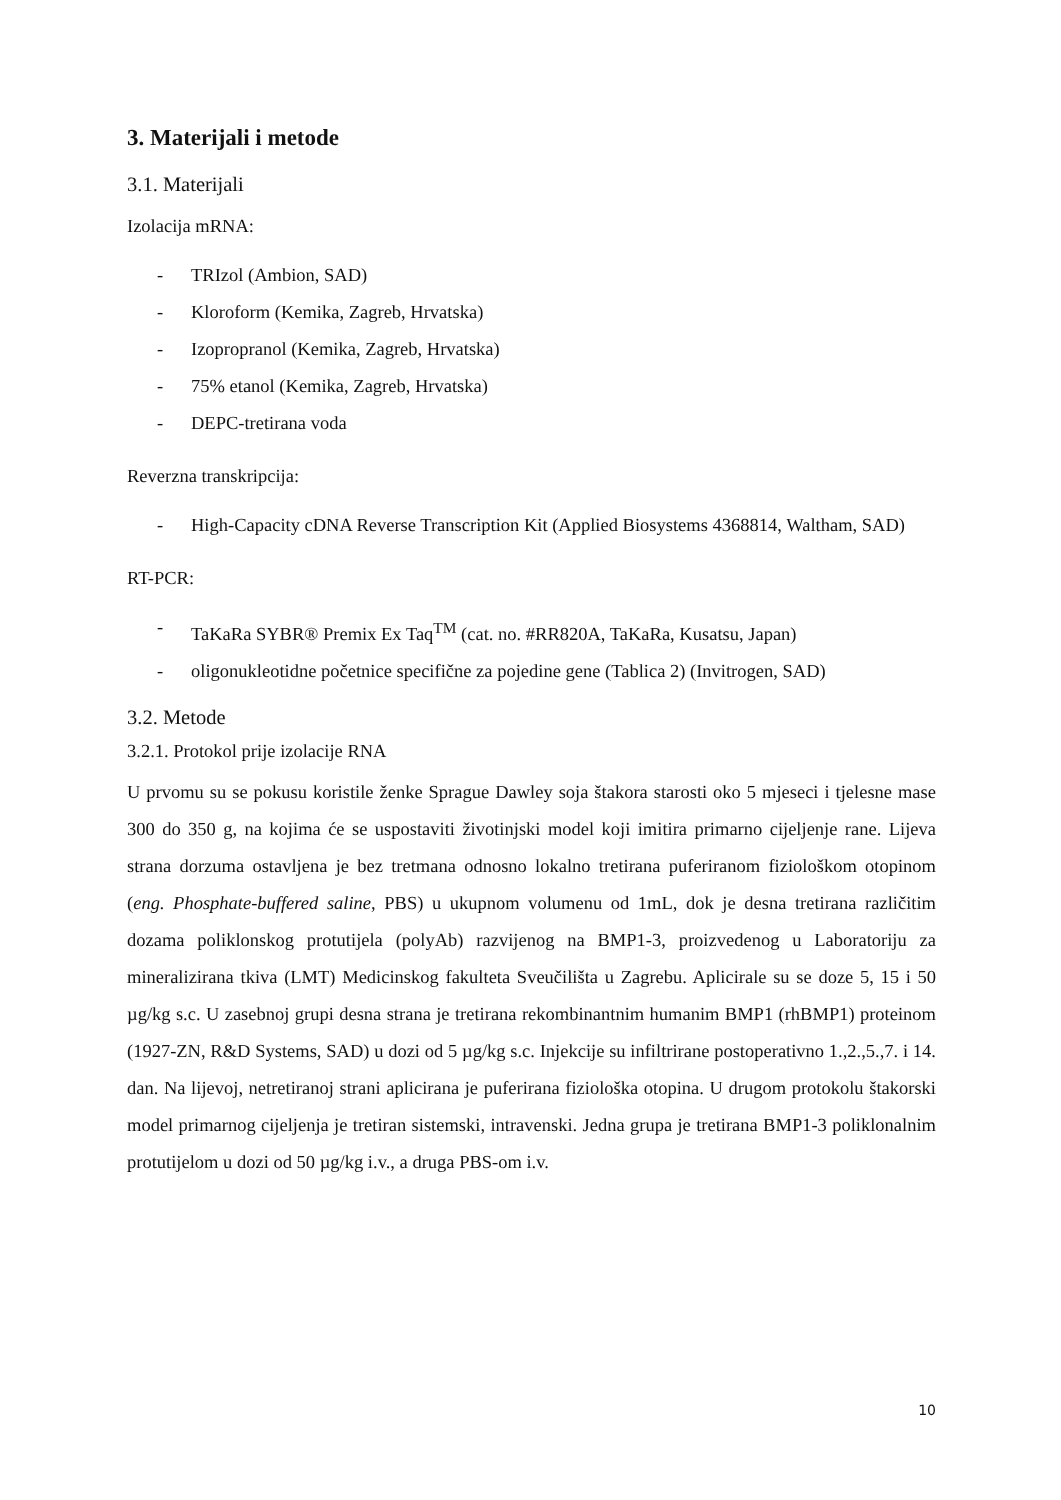3. Materijali i metode
3.1. Materijali
Izolacija mRNA:
- TRIzol (Ambion, SAD)
- Kloroform (Kemika, Zagreb, Hrvatska)
- Izopropranol (Kemika, Zagreb, Hrvatska)
- 75% etanol (Kemika, Zagreb, Hrvatska)
- DEPC-tretirana voda
Reverzna transkripcija:
- High-Capacity cDNA Reverse Transcription Kit (Applied Biosystems 4368814, Waltham, SAD)
RT-PCR:
- TaKaRa SYBR® Premix Ex Taq<sup>TM</sup> (cat. no. #RR820A, TaKaRa, Kusatsu, Japan)
- oligonukleotidne početnice specifične za pojedine gene (Tablica 2) (Invitrogen, SAD)
3.2. Metode
3.2.1. Protokol prije izolacije RNA
U prvomu su se pokusu koristile ženke Sprague Dawley soja štakora starosti oko 5 mjeseci i tjelesne mase 300 do 350 g, na kojima će se uspostaviti životinjski model koji imitira primarno cijeljenje rane. Lijeva strana dorzuma ostavljena je bez tretmana odnosno lokalno tretirana puferiranom fiziološkom otopinom (eng. Phosphate-buffered saline, PBS) u ukupnom volumenu od 1mL, dok je desna tretirana različitim dozama poliklonskog protutijela (polyAb) razvijenog na BMP1-3, proizvedenog u Laboratoriju za mineralizirana tkiva (LMT) Medicinskog fakulteta Sveučilišta u Zagrebu. Aplicirale su se doze 5, 15 i 50 µg/kg s.c. U zasebnoj grupi desna strana je tretirana rekombinantnim humanim BMP1 (rhBMP1) proteinom (1927-ZN, R&D Systems, SAD) u dozi od 5 µg/kg s.c. Injekcije su infiltrirane postoperativno 1.,2.,5.,7. i 14. dan. Na lijevoj, netretiranoj strani aplicirana je puferirana fiziološka otopina. U drugom protokolu štakorski model primarnog cijeljenja je tretiran sistemski, intravenski. Jedna grupa je tretirana BMP1-3 poliklonalnim protutijelom u dozi od 50 µg/kg i.v., a druga PBS-om i.v.
10